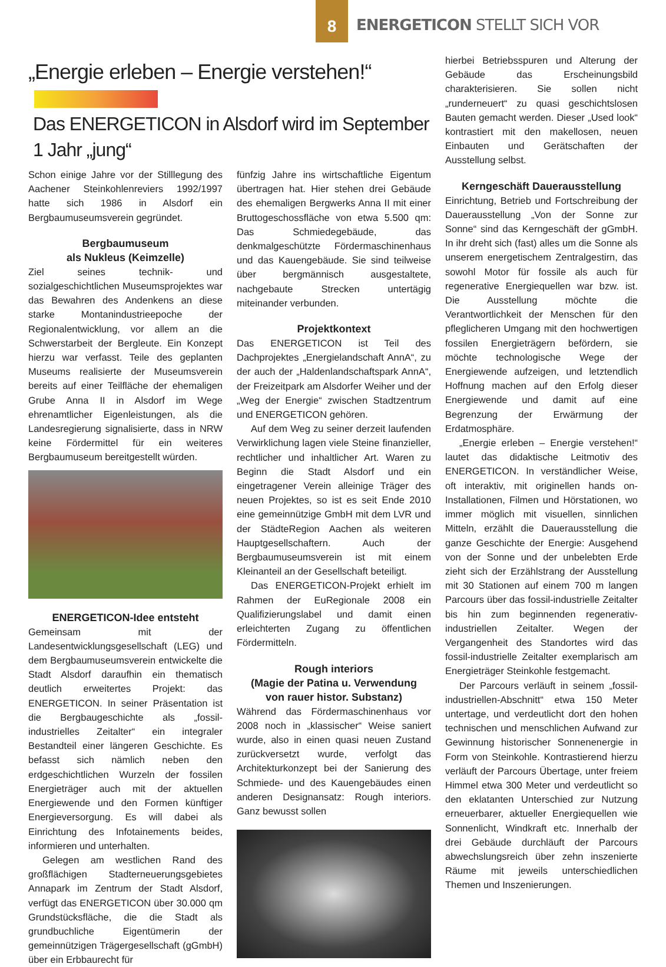8
ENERGETICON STELLT SICH VOR
„Energie erleben – Energie verstehen!“
Das ENERGETICON in Alsdorf wird im September 1 Jahr „jung“
Schon einige Jahre vor der Stilllegung des Aachener Steinkohlenreviers 1992/1997 hatte sich 1986 in Alsdorf ein Bergbaumuseumsverein gegründet.
Bergbaumuseum
als Nukleus (Keimzelle)
Ziel seines technik- und sozialgeschichtlichen Museumsprojektes war das Bewahren des Andenkens an diese starke Montanindustrieepoche der Regionalentwicklung, vor allem an die Schwerstarbeit der Bergleute. Ein Konzept hierzu war verfasst. Teile des geplanten Museums realisierte der Museumsverein bereits auf einer Teilfläche der ehemaligen Grube Anna II in Alsdorf im Wege ehrenamtlicher Eigenleistungen, als die Landesregierung signalisierte, dass in NRW keine Fördermittel für ein weiteres Bergbaumuseum bereitgestellt würden.
ENERGETICON-Idee entsteht
Gemeinsam mit der Landesentwicklungsgesellschaft (LEG) und dem Bergbaumuseumsverein entwickelte die Stadt Alsdorf daraufhin ein thematisch deutlich erweitertes Projekt: das ENERGETICON. In seiner Präsentation ist die Bergbaugeschichte als „fossil-industrielles Zeitalter“ ein integraler Bestandteil einer längeren Geschichte. Es befasst sich nämlich neben den erdgeschichtlichen Wurzeln der fossilen Energieträger auch mit der aktuellen Energiewende und den Formen künftiger Energieversorgung. Es will dabei als Einrichtung des Infotainements beides, informieren und unterhalten.
Gelegen am westlichen Rand des großflächigen Stadterneuerungsgebietes Annapark im Zentrum der Stadt Alsdorf, verfügt das ENERGETICON über 30.000 qm Grundstücksfläche, die die Stadt als grundbuchliche Eigentümerin der gemeinnützigen Trägergesellschaft (gGmbH) über ein Erbbaurecht für
fünfzig Jahre ins wirtschaftliche Eigentum übertragen hat. Hier stehen drei Gebäude des ehemaligen Bergwerks Anna II mit einer Bruttogeschossfläche von etwa 5.500 qm: Das Schmiedegebäude, das denkmalgeschützte Fördermaschinenhaus und das Kauengebäude. Sie sind teilweise über bergmännisch ausgestaltete, nachgebaute Strecken untertägig miteinander verbunden.
Projektkontext
Das ENERGETICON ist Teil des Dachprojektes „Energielandschaft AnnA“, zu der auch der „Haldenlandschaftspark AnnA“, der Freizeitpark am Alsdorfer Weiher und der „Weg der Energie“ zwischen Stadtzentrum und ENERGETICON gehören.
Auf dem Weg zu seiner derzeit laufenden Verwirklichung lagen viele Steine finanzieller, rechtlicher und inhaltlicher Art. Waren zu Beginn die Stadt Alsdorf und ein eingetragener Verein alleinige Träger des neuen Projektes, so ist es seit Ende 2010 eine gemeinnützige GmbH mit dem LVR und der StädteRegion Aachen als weiteren Hauptgesellschaftern. Auch der Bergbaumuseumsverein ist mit einem Kleinanteil an der Gesellschaft beteiligt.
Das ENERGETICON-Projekt erhielt im Rahmen der EuRegionale 2008 ein Qualifizierungslabel und damit einen erleichterten Zugang zu öffentlichen Fördermitteln.
Rough interiors
(Magie der Patina u. Verwendung
von rauer histor. Substanz)
Während das Fördermaschinenhaus vor 2008 noch in „klassischer“ Weise saniert wurde, also in einen quasi neuen Zustand zurückversetzt wurde, verfolgt das Architekturkonzept bei der Sanierung des Schmiede- und des Kauengebäudes einen anderen Designansatz: Rough interiors. Ganz bewusst sollen
hierbei Betriebsspuren und Alterung der Gebäude das Erscheinungsbild charakterisieren. Sie sollen nicht „runderneuert“ zu quasi geschichtslosen Bauten gemacht werden. Dieser „Used look“ kontrastiert mit den makellosen, neuen Einbauten und Gerätschaften der Ausstellung selbst.
Kerngeschäft Dauerausstellung
Einrichtung, Betrieb und Fortschreibung der Dauerausstellung „Von der Sonne zur Sonne“ sind das Kerngeschäft der gGmbH. In ihr dreht sich (fast) alles um die Sonne als unserem energetischem Zentralgestirn, das sowohl Motor für fossile als auch für regenerative Energiequellen war bzw. ist. Die Ausstellung möchte die Verantwortlichkeit der Menschen für den pfleglicheren Umgang mit den hochwertigen fossilen Energieträgern befördern, sie möchte technologische Wege der Energiewende aufzeigen, und letztendlich Hoffnung machen auf den Erfolg dieser Energiewende und damit auf eine Begrenzung der Erwärmung der Erdatmosphäre.
„Energie erleben – Energie verstehen!“ lautet das didaktische Leitmotiv des ENERGETICON. In verständlicher Weise, oft interaktiv, mit originellen hands on-Installationen, Filmen und Hörstationen, wo immer möglich mit visuellen, sinnlichen Mitteln, erzählt die Dauerausstellung die ganze Geschichte der Energie: Ausgehend von der Sonne und der unbelebten Erde zieht sich der Erzählstrang der Ausstellung mit 30 Stationen auf einem 700 m langen Parcours über das fossil-industrielle Zeitalter bis hin zum beginnenden regenerativ-industriellen Zeitalter. Wegen der Vergangenheit des Standortes wird das fossil-industrielle Zeitalter exemplarisch am Energieträger Steinkohle festgemacht.
Der Parcours verläuft in seinem „fossil-industriellen-Abschnitt“ etwa 150 Meter untertage, und verdeutlicht dort den hohen technischen und menschlichen Aufwand zur Gewinnung historischer Sonnenenergie in Form von Steinkohle. Kontrastierend hierzu verläuft der Parcours Übertage, unter freiem Himmel etwa 300 Meter und verdeutlicht so den eklatanten Unterschied zur Nutzung erneuerbarer, aktueller Energiequellen wie Sonnenlicht, Windkraft etc. Innerhalb der drei Gebäude durchläuft der Parcours abwechslungsreich über zehn inszenierte Räume mit jeweils unterschiedlichen Themen und Inszenierungen.